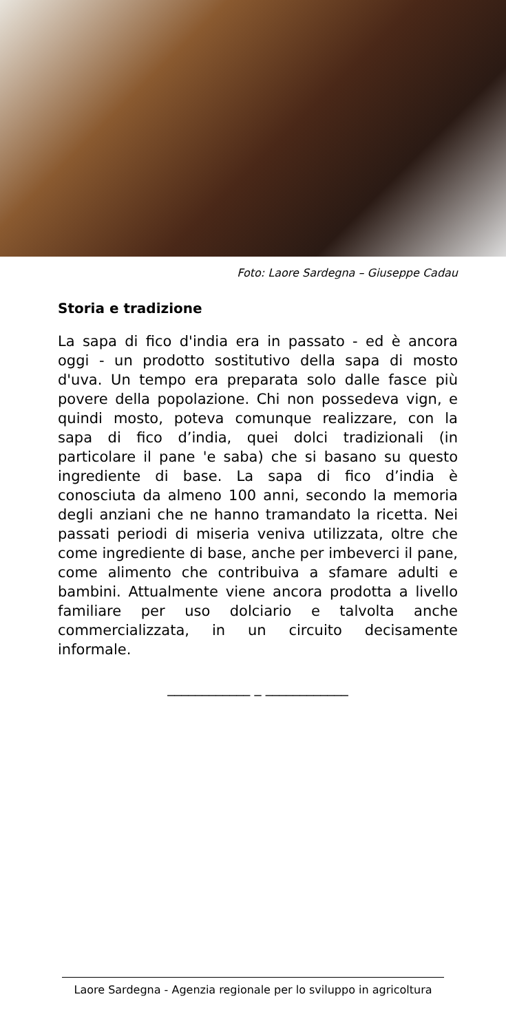Foto: Laore Sardegna – Giuseppe Cadau
Storia e tradizione
La sapa di fico d'india era in passato - ed è ancora oggi - un prodotto sostitutivo della sapa di mosto d'uva. Un tempo era preparata solo dalle fasce più povere della popolazione. Chi non possedeva vign, e quindi mosto, poteva comunque realizzare, con la sapa di fico d’india, quei dolci tradizionali (in particolare il pane 'e saba) che si basano su questo ingrediente di base. La sapa di fico d’india è conosciuta da almeno 100 anni, secondo la memoria degli anziani che ne hanno tramandato la ricetta. Nei passati periodi di miseria veniva utilizzata, oltre che come ingrediente di base, anche per imbeverci il pane, come alimento che contribuiva a sfamare adulti e bambini. Attualmente viene ancora prodotta a livello familiare per uso dolciario e talvolta anche commercializzata, in un circuito decisamente informale.
____________ _ ____________
Laore Sardegna - Agenzia regionale per lo sviluppo in agricoltura